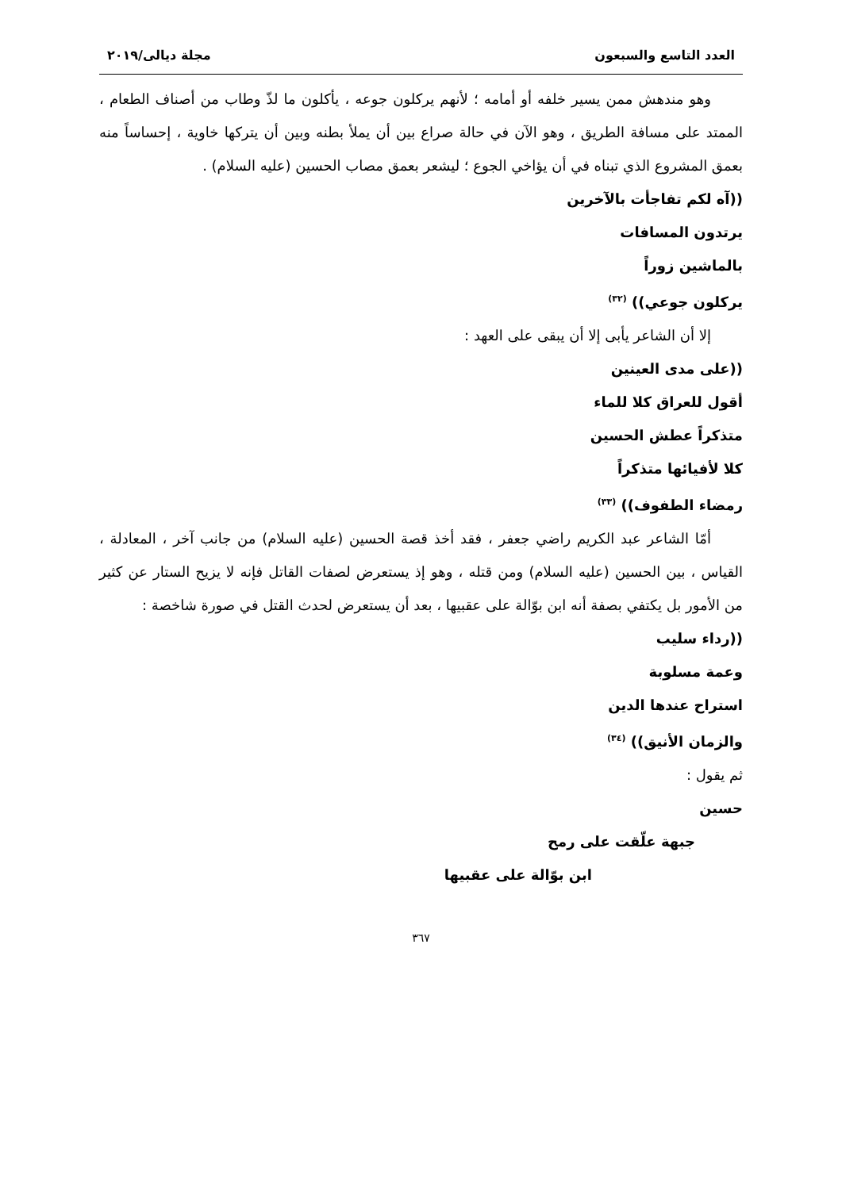العدد التاسع والسبعون مجلة ديالى/٢٠١٩
وهو مندهش ممن يسير خلفه أو أمامه ؛ لأنهم يركلون جوعه ، يأكلون ما لذّ وطاب من أصناف الطعام ، الممتد على مسافة الطريق ، وهو الآن في حالة صراع بين أن يملأ بطنه وبين أن يتركها خاوية ، إحساساً منه بعمق المشروع الذي تبناه في أن يؤاخي الجوع ؛ ليشعر بعمق مصاب الحسين (عليه السلام) .
((آه لكم تفاجأت بالآخرين
يرتدون المسافات
بالماشين زوراً
يركلون جوعي)) <sup>(٣٢)</sup>
إلا أن الشاعر يأبى إلا أن يبقى على العهد :
((على مدى العينين
أقول للعراق كلا للماء
متذكراً عطش الحسين
كلا لأفيائها متذكراً
رمضاء الطفوف)) <sup>(٣٣)</sup>
أمّا الشاعر عبد الكريم راضي جعفر ، فقد أخذ قصة الحسين (عليه السلام) من جانب آخر ، المعادلة ، القياس ، بين الحسين (عليه السلام) ومن قتله ، وهو إذ يستعرض لصفات القاتل فإنه لا يزيح الستار عن كثير من الأمور بل يكتفي بصفة أنه ابن بوّالة على عقبيها ، بعد أن يستعرض لحدث القتل في صورة شاخصة :
((رداء سليب
وعمة مسلوبة
استراح عندها الدين
والزمان الأنيق)) <sup>(٣٤)</sup>
ثم يقول :
حسين
جبهة علّقت على رمح
ابن بوّالة على عقبيها
٣٦٧